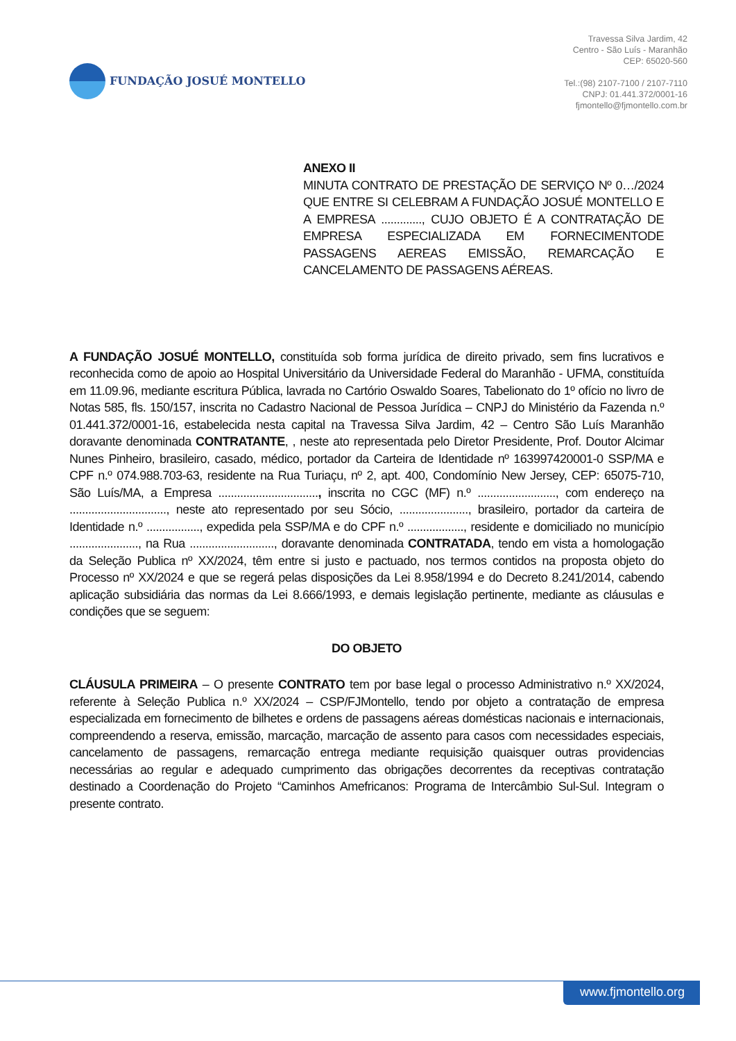FUNDAÇÃO JOSUÉ MONTELLO
Travessa Silva Jardim, 42
Centro - São Luís - Maranhão
CEP: 65020-560
Tel.:(98) 2107-7100 / 2107-7110
CNPJ: 01.441.372/0001-16
fjmontello@fjmontello.com.br
ANEXO II
MINUTA CONTRATO DE PRESTAÇÃO DE SERVIÇO Nº 0…/2024 QUE ENTRE SI CELEBRAM A FUNDAÇÃO JOSUÉ MONTELLO E A EMPRESA ............., CUJO OBJETO É A CONTRATAÇÃO DE EMPRESA ESPECIALIZADA EM FORNECIMENTODE PASSAGENS AEREAS EMISSÃO, REMARCAÇÃO E CANCELAMENTO DE PASSAGENS AÉREAS.
A FUNDAÇÃO JOSUÉ MONTELLO, constituída sob forma jurídica de direito privado, sem fins lucrativos e reconhecida como de apoio ao Hospital Universitário da Universidade Federal do Maranhão - UFMA, constituída em 11.09.96, mediante escritura Pública, lavrada no Cartório Oswaldo Soares, Tabelionato do 1º ofício no livro de Notas 585, fls. 150/157, inscrita no Cadastro Nacional de Pessoa Jurídica – CNPJ do Ministério da Fazenda n.º 01.441.372/0001-16, estabelecida nesta capital na Travessa Silva Jardim, 42 – Centro São Luís Maranhão doravante denominada CONTRATANTE, , neste ato representada pelo Diretor Presidente, Prof. Doutor Alcimar Nunes Pinheiro, brasileiro, casado, médico, portador da Carteira de Identidade nº 163997420001-0 SSP/MA e CPF n.º 074.988.703-63, residente na Rua Turiaçu, nº 2, apt. 400, Condomínio New Jersey, CEP: 65075-710, São Luís/MA, a Empresa ................................, inscrita no CGC (MF) n.º ........................., com endereço na ..............................., neste ato representado por seu Sócio, ......................, brasileiro, portador da carteira de Identidade n.º ................., expedida pela SSP/MA e do CPF n.º .................., residente e domiciliado no município ......................, na Rua ..........................., doravante denominada CONTRATADA, tendo em vista a homologação da Seleção Publica nº XX/2024, têm entre si justo e pactuado, nos termos contidos na proposta objeto do Processo nº XX/2024 e que se regerá pelas disposições da Lei 8.958/1994 e do Decreto 8.241/2014, cabendo aplicação subsidiária das normas da Lei 8.666/1993, e demais legislação pertinente, mediante as cláusulas e condições que se seguem:
DO OBJETO
CLÁUSULA PRIMEIRA – O presente CONTRATO tem por base legal o processo Administrativo n.º XX/2024, referente à Seleção Publica n.º XX/2024 – CSP/FJMontello, tendo por objeto a contratação de empresa especializada em fornecimento de bilhetes e ordens de passagens aéreas domésticas nacionais e internacionais, compreendendo a reserva, emissão, marcação, marcação de assento para casos com necessidades especiais, cancelamento de passagens, remarcação entrega mediante requisição quaisquer outras providencias necessárias ao regular e adequado cumprimento das obrigações decorrentes da receptivas contratação destinado a Coordenação do Projeto “Caminhos Amefricanos: Programa de Intercâmbio Sul-Sul. Integram o presente contrato.
www.fjmontello.org